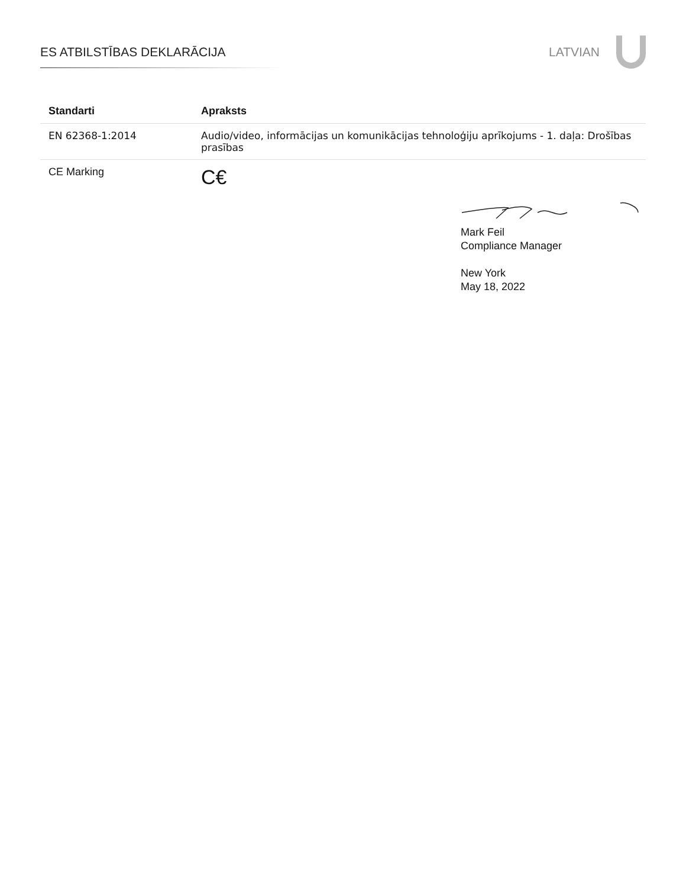ES ATBILSTĪBAS DEKLARĀCIJA LATVIAN
| Standarti | Apraksts |
| --- | --- |
| EN 62368-1:2014 | Audio/video, informācijas un komunikācijas tehnoloģiju aprīkojums - 1. daļa: Drošības prasības |
| CE Marking | C€ |
Mark Feil
Compliance Manager
New York
May 18, 2022